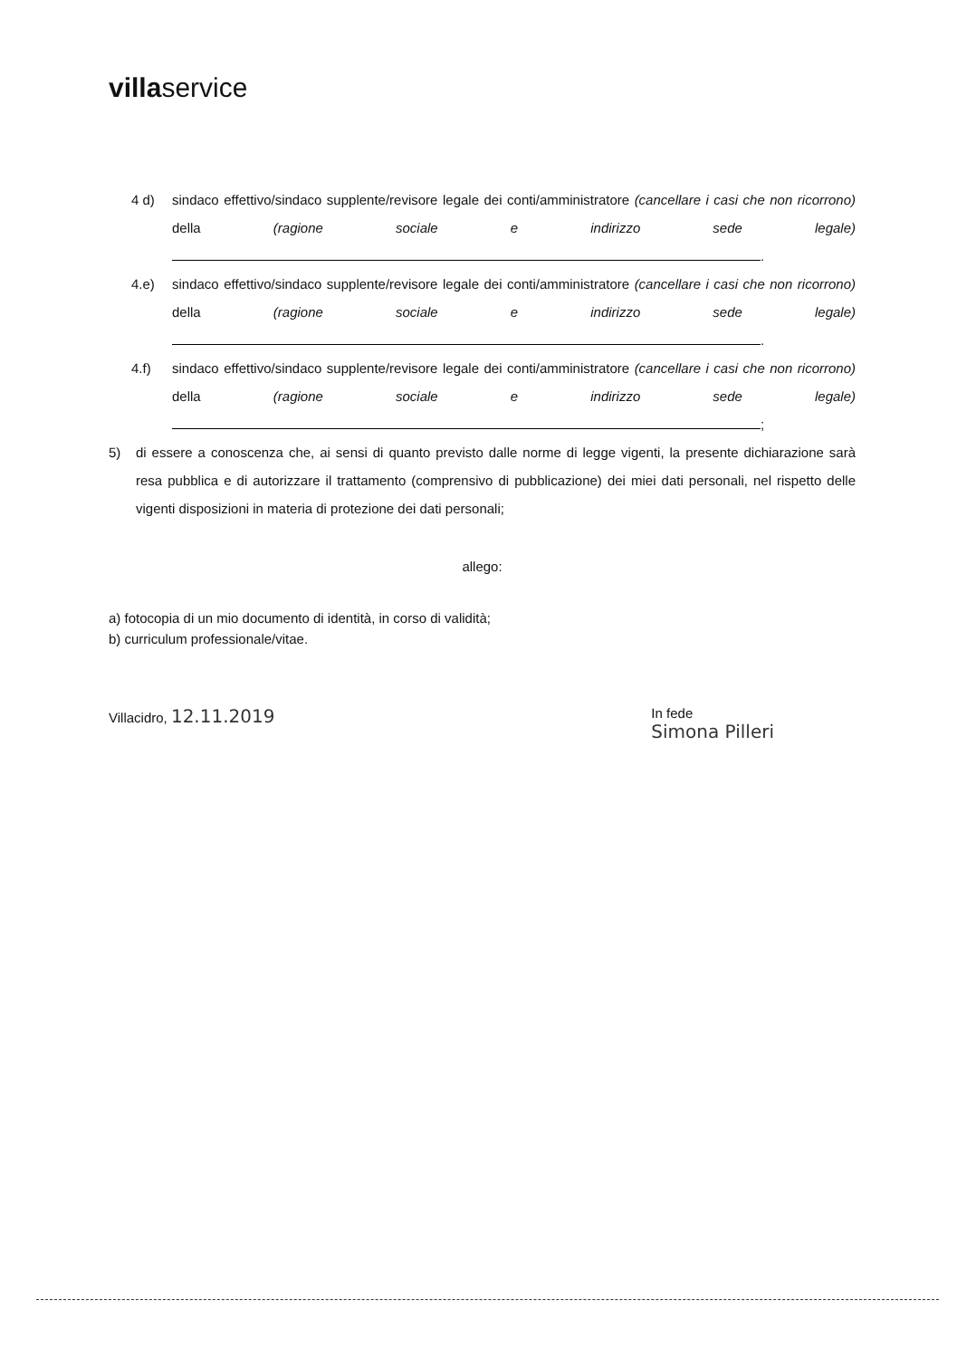villaservice
4 d) sindaco effettivo/sindaco supplente/revisore legale dei conti/amministratore (cancellare i casi che non ricorrono) della (ragione sociale e indirizzo sede legale) .
4.e) sindaco effettivo/sindaco supplente/revisore legale dei conti/amministratore (cancellare i casi che non ricorrono) della (ragione sociale e indirizzo sede legale) .
4.f) sindaco effettivo/sindaco supplente/revisore legale dei conti/amministratore (cancellare i casi che non ricorrono) della (ragione sociale e indirizzo sede legale) ;
5) di essere a conoscenza che, ai sensi di quanto previsto dalle norme di legge vigenti, la presente dichiarazione sarà resa pubblica e di autorizzare il trattamento (comprensivo di pubblicazione) dei miei dati personali, nel rispetto delle vigenti disposizioni in materia di protezione dei dati personali;
allego:
a) fotocopia di un mio documento di identità, in corso di validità;
b) curriculum professionale/vitae.
Villacidro, 12.11.2019
In fede
Simona Pilleri